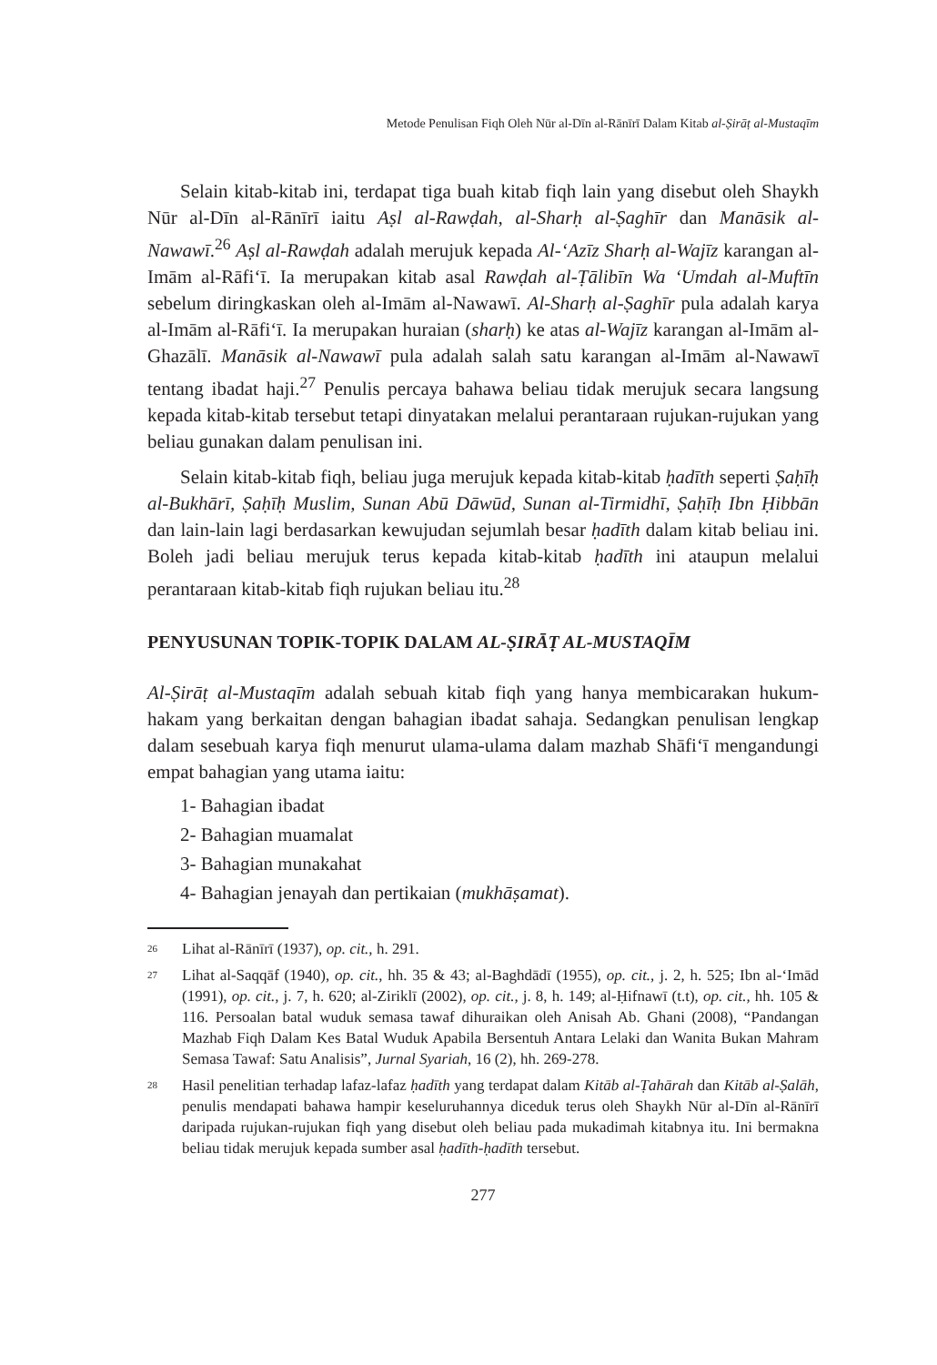Metode Penulisan Fiqh Oleh Nūr al-Dīn al-Rānīrī Dalam Kitab al-Ṣirāṭ al-Mustaqīm
Selain kitab-kitab ini, terdapat tiga buah kitab fiqh lain yang disebut oleh Shaykh Nūr al-Dīn al-Rānīrī iaitu Aṣl al-Rawḍah, al-Sharḥ al-Ṣaghīr dan Manāsik al-Nawawī.<sup>26</sup> Aṣl al-Rawḍah adalah merujuk kepada Al-ʻAzīz Sharḥ al-Wajīz karangan al-Imām al-Rāfiʻī. Ia merupakan kitab asal Rawḍah al-Ṭālibīn Wa ʻUmdah al-Muftīn sebelum diringkaskan oleh al-Imām al-Nawawī. Al-Sharḥ al-Ṣaghīr pula adalah karya al-Imām al-Rāfiʻī. Ia merupakan huraian (sharḥ) ke atas al-Wajīz karangan al-Imām al-Ghazālī. Manāsik al-Nawawī pula adalah salah satu karangan al-Imām al-Nawawī tentang ibadat haji.<sup>27</sup> Penulis percaya bahawa beliau tidak merujuk secara langsung kepada kitab-kitab tersebut tetapi dinyatakan melalui perantaraan rujukan-rujukan yang beliau gunakan dalam penulisan ini.
Selain kitab-kitab fiqh, beliau juga merujuk kepada kitab-kitab ḥadīth seperti Ṣaḥīḥ al-Bukhārī, Ṣaḥīḥ Muslim, Sunan Abū Dāwūd, Sunan al-Tirmidhī, Ṣaḥīḥ Ibn Ḥibbān dan lain-lain lagi berdasarkan kewujudan sejumlah besar ḥadīth dalam kitab beliau ini. Boleh jadi beliau merujuk terus kepada kitab-kitab ḥadīth ini ataupun melalui perantaraan kitab-kitab fiqh rujukan beliau itu.<sup>28</sup>
PENYUSUNAN TOPIK-TOPIK DALAM AL-ṢIRĀṬ AL-MUSTAQĪM
Al-Ṣirāṭ al-Mustaqīm adalah sebuah kitab fiqh yang hanya membicarakan hukum-hakam yang berkaitan dengan bahagian ibadat sahaja. Sedangkan penulisan lengkap dalam sesebuah karya fiqh menurut ulama-ulama dalam mazhab Shāfiʻī mengandungi empat bahagian yang utama iaitu:
1- Bahagian ibadat
2- Bahagian muamalat
3- Bahagian munakahat
4- Bahagian jenayah dan pertikaian (mukhāṣamat).
<sup>26</sup> Lihat al-Rānīrī (1937), op. cit., h. 291.
<sup>27</sup> Lihat al-Saqqāf (1940), op. cit., hh. 35 & 43; al-Baghdādī (1955), op. cit., j. 2, h. 525; Ibn al-ʻImād (1991), op. cit., j. 7, h. 620; al-Ziriklī (2002), op. cit., j. 8, h. 149; al-Ḥifnawī (t.t), op. cit., hh. 105 & 116. Persoalan batal wuduk semasa tawaf dihuraikan oleh Anisah Ab. Ghani (2008), “Pandangan Mazhab Fiqh Dalam Kes Batal Wuduk Apabila Bersentuh Antara Lelaki dan Wanita Bukan Mahram Semasa Tawaf: Satu Analisis”, Jurnal Syariah, 16 (2), hh. 269-278.
<sup>28</sup> Hasil penelitian terhadap lafaz-lafaz ḥadīth yang terdapat dalam Kitāb al-Ṭahārah dan Kitāb al-Ṣalāh, penulis mendapati bahawa hampir keseluruhannya diceduk terus oleh Shaykh Nūr al-Dīn al-Rānīrī daripada rujukan-rujukan fiqh yang disebut oleh beliau pada mukadimah kitabnya itu. Ini bermakna beliau tidak merujuk kepada sumber asal ḥadīth-ḥadīth tersebut.
277